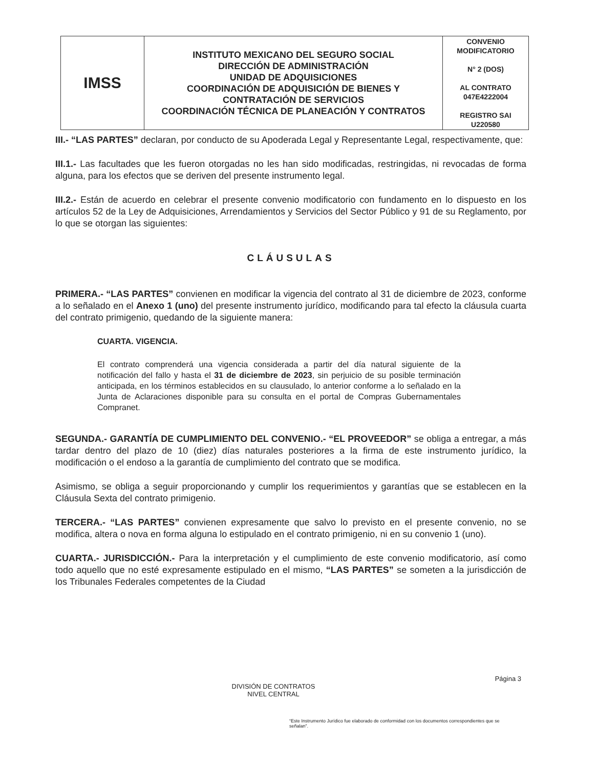| IMSS | INSTITUTO MEXICANO DEL SEGURO SOCIAL DIRECCIÓN DE ADMINISTRACIÓN UNIDAD DE ADQUISICIONES COORDINACIÓN DE ADQUISICIÓN DE BIENES Y CONTRATACIÓN DE SERVICIOS COORDINACIÓN TÉCNICA DE PLANEACIÓN Y CONTRATOS | CONVENIO MODIFICATORIO N° 2 (DOS) AL CONTRATO 047E4222004 REGISTRO SAI U220580 |
III.- “LAS PARTES” declaran, por conducto de su Apoderada Legal y Representante Legal, respectivamente, que:
III.1.- Las facultades que les fueron otorgadas no les han sido modificadas, restringidas, ni revocadas de forma alguna, para los efectos que se deriven del presente instrumento legal.
III.2.- Están de acuerdo en celebrar el presente convenio modificatorio con fundamento en lo dispuesto en los artículos 52 de la Ley de Adquisiciones, Arrendamientos y Servicios del Sector Público y 91 de su Reglamento, por lo que se otorgan las siguientes:
CLÁUSULAS
PRIMERA.- “LAS PARTES” convienen en modificar la vigencia del contrato al 31 de diciembre de 2023, conforme a lo señalado en el Anexo 1 (uno) del presente instrumento jurídico, modificando para tal efecto la cláusula cuarta del contrato primigenio, quedando de la siguiente manera:
CUARTA. VIGENCIA.
El contrato comprenderá una vigencia considerada a partir del día natural siguiente de la notificación del fallo y hasta el 31 de diciembre de 2023, sin perjuicio de su posible terminación anticipada, en los términos establecidos en su clausulado, lo anterior conforme a lo señalado en la Junta de Aclaraciones disponible para su consulta en el portal de Compras Gubernamentales Compranet.
SEGUNDA.- GARANTÍA DE CUMPLIMIENTO DEL CONVENIO.- “EL PROVEEDOR” se obliga a entregar, a más tardar dentro del plazo de 10 (diez) días naturales posteriores a la firma de este instrumento jurídico, la modificación o el endoso a la garantía de cumplimiento del contrato que se modifica.
Asimismo, se obliga a seguir proporcionando y cumplir los requerimientos y garantías que se establecen en la Cláusula Sexta del contrato primigenio.
TERCERA.- “LAS PARTES” convienen expresamente que salvo lo previsto en el presente convenio, no se modifica, altera o nova en forma alguna lo estipulado en el contrato primigenio, ni en su convenio 1 (uno).
CUARTA.- JURISDICCIÓN.- Para la interpretación y el cumplimiento de este convenio modificatorio, así como todo aquello que no esté expresamente estipulado en el mismo, “LAS PARTES” se someten a la jurisdicción de los Tribunales Federales competentes de la Ciudad
Página 3
DIVISIÓN DE CONTRATOS
NIVEL CENTRAL
“Este Instrumento Jurídico fue elaborado de conformidad con los documentos correspondientes que se señalan”.